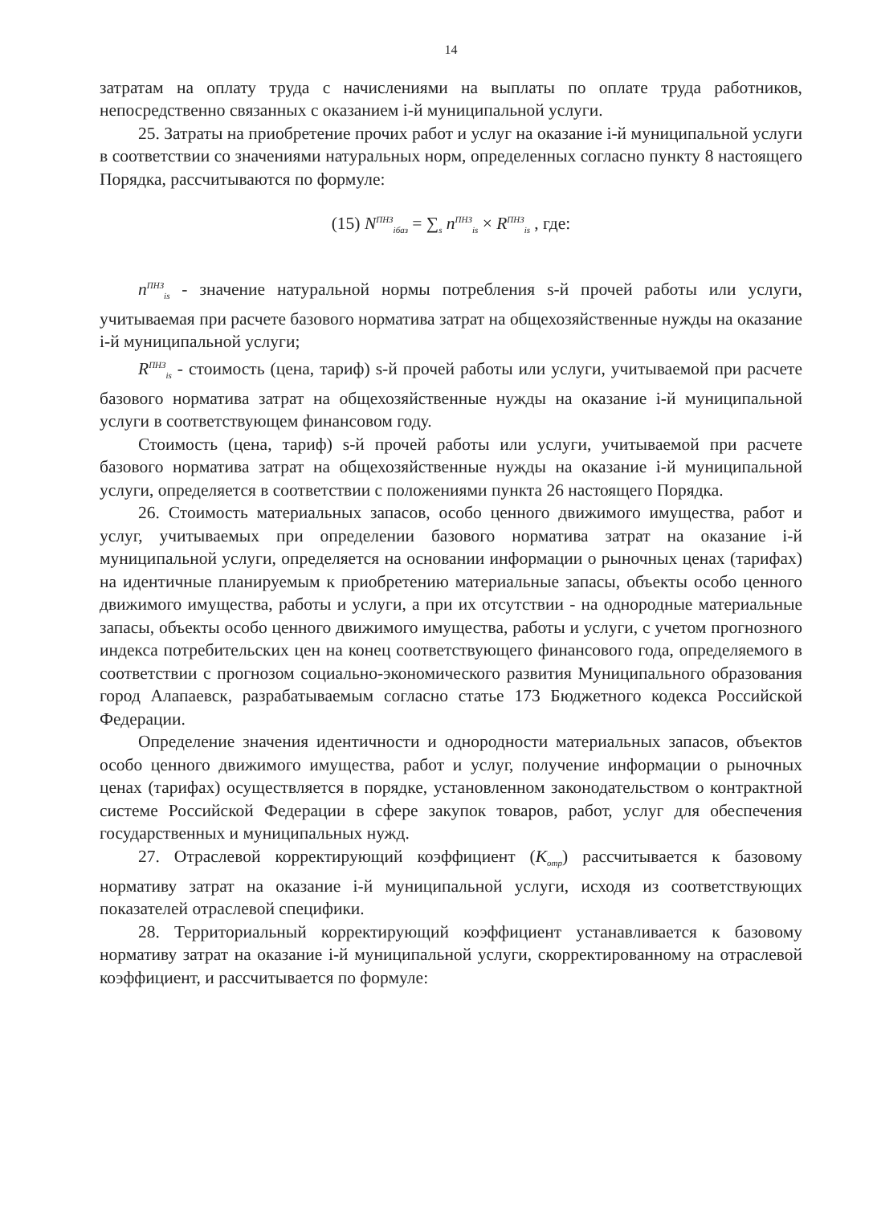14
затратам на оплату труда с начислениями на выплаты по оплате труда работников, непосредственно связанных с оказанием i-й муниципальной услуги.
25. Затраты на приобретение прочих работ и услуг на оказание i-й муниципальной услуги в соответствии со значениями натуральных норм, определенных согласно пункту 8 настоящего Порядка, рассчитываются по формуле:
(15) N<sup>ПНЗ</sup><sub>iбаз</sub> = ∑<sub>s</sub> n<sup>ПНЗ</sup><sub>is</sub> × R<sup>ПНЗ</sup><sub>is</sub> , где:
n<sup>ПНЗ</sup><sub>is</sub> - значение натуральной нормы потребления s-й прочей работы или услуги, учитываемая при расчете базового норматива затрат на общехозяйственные нужды на оказание i-й муниципальной услуги;
R<sup>ПНЗ</sup><sub>is</sub> - стоимость (цена, тариф) s-й прочей работы или услуги, учитываемой при расчете базового норматива затрат на общехозяйственные нужды на оказание i-й муниципальной услуги в соответствующем финансовом году.
Стоимость (цена, тариф) s-й прочей работы или услуги, учитываемой при расчете базового норматива затрат на общехозяйственные нужды на оказание i-й муниципальной услуги, определяется в соответствии с положениями пункта 26 настоящего Порядка.
26. Стоимость материальных запасов, особо ценного движимого имущества, работ и услуг, учитываемых при определении базового норматива затрат на оказание i-й муниципальной услуги, определяется на основании информации о рыночных ценах (тарифах) на идентичные планируемым к приобретению материальные запасы, объекты особо ценного движимого имущества, работы и услуги, а при их отсутствии - на однородные материальные запасы, объекты особо ценного движимого имущества, работы и услуги, с учетом прогнозного индекса потребительских цен на конец соответствующего финансового года, определяемого в соответствии с прогнозом социально-экономического развития Муниципального образования город Алапаевск, разрабатываемым согласно статье 173 Бюджетного кодекса Российской Федерации.
Определение значения идентичности и однородности материальных запасов, объектов особо ценного движимого имущества, работ и услуг, получение информации о рыночных ценах (тарифах) осуществляется в порядке, установленном законодательством о контрактной системе Российской Федерации в сфере закупок товаров, работ, услуг для обеспечения государственных и муниципальных нужд.
27. Отраслевой корректирующий коэффициент (K<sub>отр</sub>) рассчитывается к базовому нормативу затрат на оказание i-й муниципальной услуги, исходя из соответствующих показателей отраслевой специфики.
28. Территориальный корректирующий коэффициент устанавливается к базовому нормативу затрат на оказание i-й муниципальной услуги, скорректированному на отраслевой коэффициент, и рассчитывается по формуле: